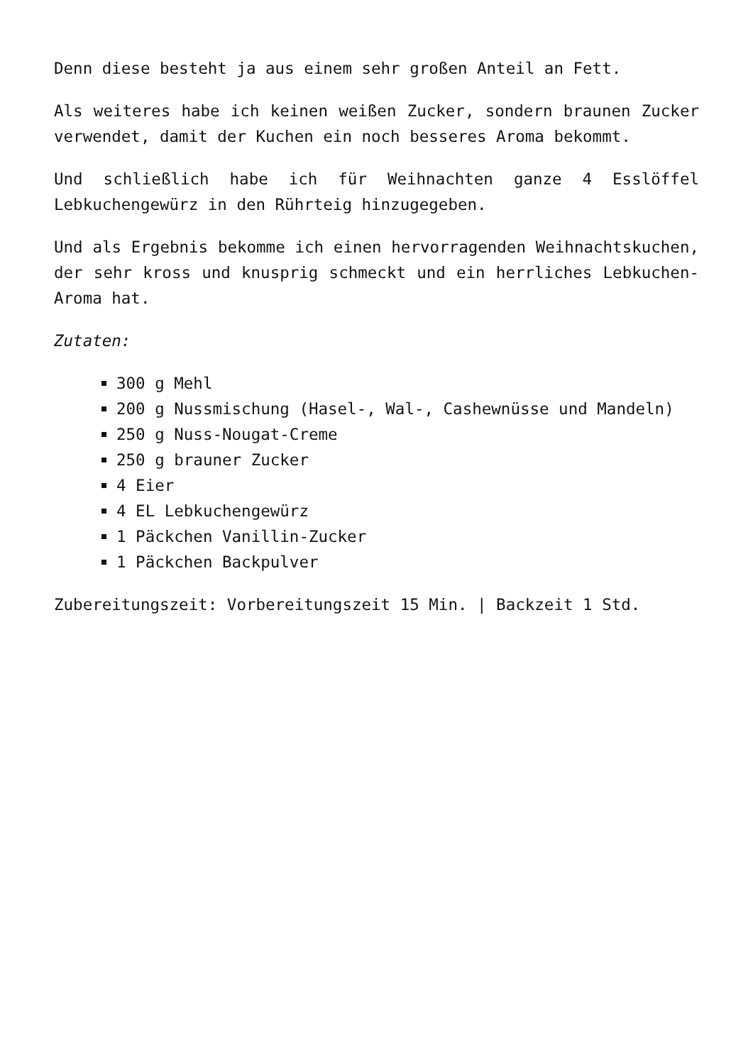Denn diese besteht ja aus einem sehr großen Anteil an Fett.
Als weiteres habe ich keinen weißen Zucker, sondern braunen Zucker verwendet, damit der Kuchen ein noch besseres Aroma bekommt.
Und schließlich habe ich für Weihnachten ganze 4 Esslöffel Lebkuchengewürz in den Rührteig hinzugegeben.
Und als Ergebnis bekomme ich einen hervorragenden Weihnachtskuchen, der sehr kross und knusprig schmeckt und ein herrliches Lebkuchen-Aroma hat.
Zutaten:
300 g Mehl
200 g Nussmischung (Hasel-, Wal-, Cashewnüsse und Mandeln)
250 g Nuss-Nougat-Creme
250 g brauner Zucker
4 Eier
4 EL Lebkuchengewürz
1 Päckchen Vanillin-Zucker
1 Päckchen Backpulver
Zubereitungszeit: Vorbereitungszeit 15 Min. | Backzeit 1 Std.